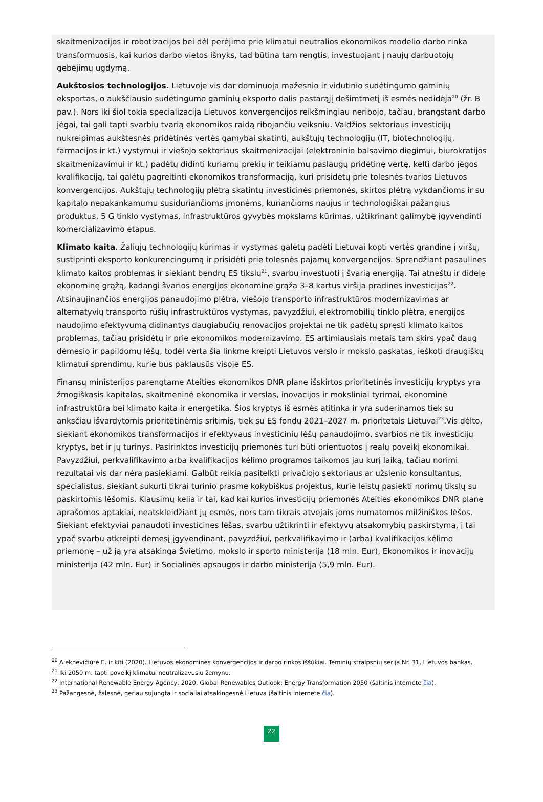skaitmenizacijos ir robotizacijos bei dėl perėjimo prie klimatui neutralios ekonomikos modelio darbo rinka transformuosis, kai kurios darbo vietos išnyks, tad būtina tam rengtis, investuojant į naujų darbuotojų gebėjimų ugdymą.
Aukštosios technologijos. Lietuvoje vis dar dominuoja mažesnio ir vidutinio sudėtingumo gaminių eksportas, o aukščiausio sudėtingumo gaminių eksporto dalis pastarąjį dešimtmetį iš esmės nedidėja<sup>20</sup> (žr. B pav.). Nors iki šiol tokia specializacija Lietuvos konvergencijos reikšmingiau neribojo, tačiau, brangstant darbo jėgai, tai gali tapti svarbiu tvarią ekonomikos raidą ribojančiu veiksniu. Valdžios sektoriaus investicijų nukreipimas aukštesnės pridėtinės vertės gamybai skatinti, aukštųjų technologijų (IT, biotechnologijų, farmacijos ir kt.) vystymui ir viešojo sektoriaus skaitmenizacijai (elektroninio balsavimo diegimui, biurokratijos skaitmenizavimui ir kt.) padėtų didinti kuriamų prekių ir teikiamų paslaugų pridėtinę vertę, kelti darbo jėgos kvalifikaciją, tai galėtų pagreitinti ekonomikos transformaciją, kuri prisidėtų prie tolesnės tvarios Lietuvos konvergencijos. Aukštųjų technologijų plėtrą skatintų investicinės priemonės, skirtos plėtrą vykdančioms ir su kapitalo nepakankamumu susiduriančioms įmonėms, kuriančioms naujus ir technologiškai pažangius produktus, 5 G tinklo vystymas, infrastruktūros gyvybės mokslams kūrimas, užtikrinant galimybę įgyvendinti komercializavimo etapus.
Klimato kaita. Žaliųjų technologijų kūrimas ir vystymas galėtų padėti Lietuvai kopti vertės grandine į viršų, sustiprinti eksporto konkurencingumą ir prisidėti prie tolesnės pajamų konvergencijos. Sprendžiant pasaulines klimato kaitos problemas ir siekiant bendrų ES tikslų<sup>21</sup>, svarbu investuoti į švarią energiją. Tai atneštų ir didelę ekonominę grąžą, kadangi švarios energijos ekonominė grąža 3–8 kartus viršija pradines investicijas<sup>22</sup>. Atsinaujinančios energijos panaudojimo plėtra, viešojo transporto infrastruktūros modernizavimas ar alternatyvių transporto rūšių infrastruktūros vystymas, pavyzdžiui, elektromobilių tinklo plėtra, energijos naudojimo efektyvumą didinantys daugiabučių renovacijos projektai ne tik padėtų spręsti klimato kaitos problemas, tačiau prisidėtų ir prie ekonomikos modernizavimo. ES artimiausiais metais tam skirs ypač daug dėmesio ir papildomų lėšų, todėl verta šia linkme kreipti Lietuvos verslo ir mokslo paskatas, ieškoti draugiškų klimatui sprendimų, kurie bus paklausūs visoje ES.
Finansų ministerijos parengtame Ateities ekonomikos DNR plane išskirtos prioritetinės investicijų kryptys yra žmogiškasis kapitalas, skaitmeninė ekonomika ir verslas, inovacijos ir moksliniai tyrimai, ekonominė infrastruktūra bei klimato kaita ir energetika. Šios kryptys iš esmės atitinka ir yra suderinamos tiek su anksčiau išvardytomis prioritetinėmis sritimis, tiek su ES fondų 2021–2027 m. prioritetais Lietuvai<sup>23</sup>.Vis dėlto, siekiant ekonomikos transformacijos ir efektyvaus investicinių lėšų panaudojimo, svarbios ne tik investicijų kryptys, bet ir jų turinys. Pasirinktos investicijų priemonės turi būti orientuotos į realų poveikį ekonomikai. Pavyzdžiui, perkvalifikavimo arba kvalifikacijos kėlimo programos taikomos jau kurį laiką, tačiau norimi rezultatai vis dar nėra pasiekiami. Galbūt reikia pasitelkti privačiojo sektoriaus ar užsienio konsultantus, specialistus, siekiant sukurti tikrai turinio prasme kokybiškus projektus, kurie leistų pasiekti norimų tikslų su paskirtomis lėšomis. Klausimų kelia ir tai, kad kai kurios investicijų priemonės Ateities ekonomikos DNR plane aprašomos aptakiai, neatskleidžiant jų esmės, nors tam tikrais atvejais joms numatomos milžiniškos lėšos. Siekiant efektyviai panaudoti investicines lėšas, svarbu užtikrinti ir efektyvų atsakomybių paskirstymą, į tai ypač svarbu atkreipti dėmesį įgyvendinant, pavyzdžiui, perkvalifikavimo ir (arba) kvalifikacijos kėlimo priemonę – už ją yra atsakinga Švietimo, mokslo ir sporto ministerija (18 mln. Eur), Ekonomikos ir inovacijų ministerija (42 mln. Eur) ir Socialinės apsaugos ir darbo ministerija (5,9 mln. Eur).
<sup>20</sup> Aleknevičiūtė E. ir kiti (2020). Lietuvos ekonominės konvergencijos ir darbo rinkos iššūkiai. Teminių straipsnių serija Nr. 31, Lietuvos bankas.
<sup>21</sup> Iki 2050 m. tapti poveikį klimatui neutralizavusiu žemynu.
<sup>22</sup> International Renewable Energy Agency, 2020. Global Renewables Outlook: Energy Transformation 2050 (šaltinis internete čia).
<sup>23</sup> Pažangesnė, žalesnė, geriau sujungta ir socialiai atsakingesnė Lietuva (šaltinis internete čia).
22